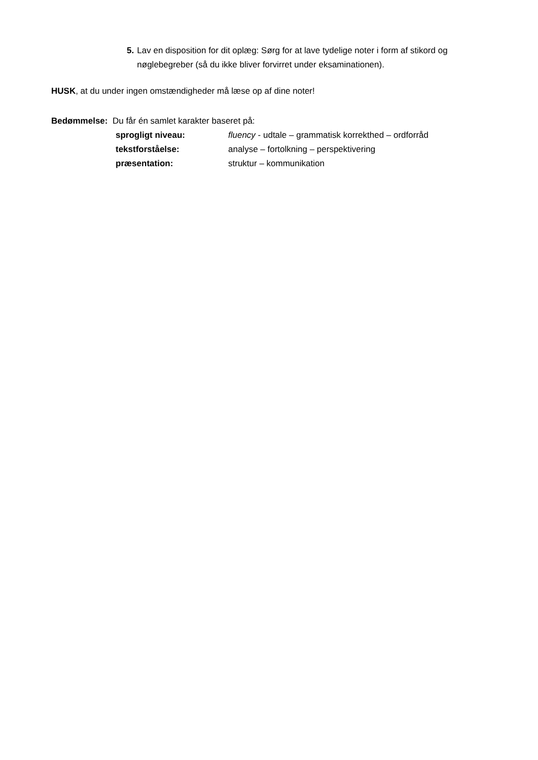5. Lav en disposition for dit oplæg: Sørg for at lave tydelige noter i form af stikord og nøglebegreber (så du ikke bliver forvirret under eksaminationen).
HUSK, at du under ingen omstændigheder må læse op af dine noter!
Bedømmelse: Du får én samlet karakter baseret på:
sprogligt niveau: fluency - udtale – grammatisk korrekthed – ordforråd
tekstforståelse: analyse – fortolkning – perspektivering
præsentation: struktur – kommunikation